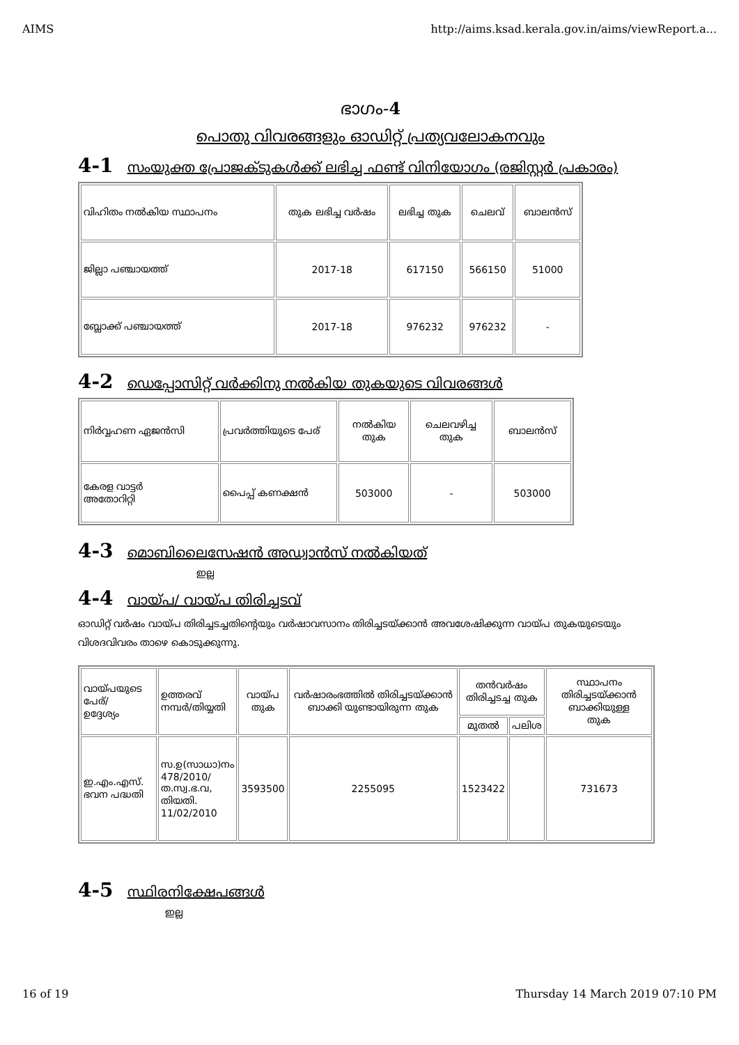AIMS http://aims.ksad.kerala.gov.in/aims/viewReport.a...
ഭാഗം-4
പൊതു വിവരങ്ങളും ഓഡിറ്റ് പ്രത്യവലോകനവും
4-1 സംയുക്ത പ്രോജക്ടുകൾക്ക് ലഭിച്ച ഫണ്ട് വിനിയോഗം (രജിസ്റ്റർ പ്രകാരം)
| വിഹിതം നൽകിയ സ്ഥാപനം | തുക ലഭിച്ച വർഷം | ലഭിച്ച തുക | ചെലവ് | ബാലൻസ് |
| --- | --- | --- | --- | --- |
| ജില്ലാ പഞ്ചായത്ത് | 2017-18 | 617150 | 566150 | 51000 |
| ബ്ലോക്ക് പഞ്ചായത്ത് | 2017-18 | 976232 | 976232 | - |
4-2 ഡെപ്പോസിറ്റ് വർക്കിനു നൽകിയ തുകയുടെ വിവരങ്ങൾ
| നിർവ്വഹണ ഏജൻസി | പ്രവർത്തിയുടെ പേര് | നൽകിയ തുക | ചെലവഴിച്ച തുക | ബാലൻസ് |
| --- | --- | --- | --- | --- |
| കേരള വാട്ടർ അതോറിറ്റി | പൈപ്പ് കണക്ഷൻ | 503000 | - | 503000 |
4-3 മൊബിലൈസേഷൻ അഡ്വാൻസ് നൽകിയത്
ഇല്ല
4-4 വായ്പ/ വായ്പ തിരിച്ചടവ്
ഓഡിറ്റ് വർഷം വായ്പ തിരിച്ചടച്ചതിന്റെയും വർഷാവസാനം തിരിച്ചടയ്ക്കാൻ അവശേഷിക്കുന്ന വായ്പ തുകയുടെയും വിശദവിവരം താഴെ കൊടുക്കുന്നു.
| വായ്പയുടെ പേര്/ ഉദ്ദേശ്യം | ഉത്തരവ് നമ്പർ/തിയ്യതി | വായ്പ തുക | വർഷാരംഭത്തിൽ തിരിച്ചടയ്ക്കാൻ ബാക്കി യുണ്ടായിരുന്ന തുക | തൻവർഷം തിരിച്ചടച്ച തുക | | സ്ഥാപനം തിരിച്ചടയ്ക്കാൻ ബാക്കിയുള്ള തുക |
| --- | --- | --- | --- | --- | --- | --- |
| | | | | മുതൽ | പലിശ | |
| ഇ.എം.എസ്. ഭവന പദ്ധതി | സ.ഉ(സാധാ)നം 478/2010/ ത.സ്വ.ഭ.വ, തിയതി. 11/02/2010 | 3593500 | 2255095 | 1523422 | | 731673 |
4-5 സ്ഥിരനിക്ഷേപങ്ങൾ
ഇല്ല
16 of 19 Thursday 14 March 2019 07:10 PM